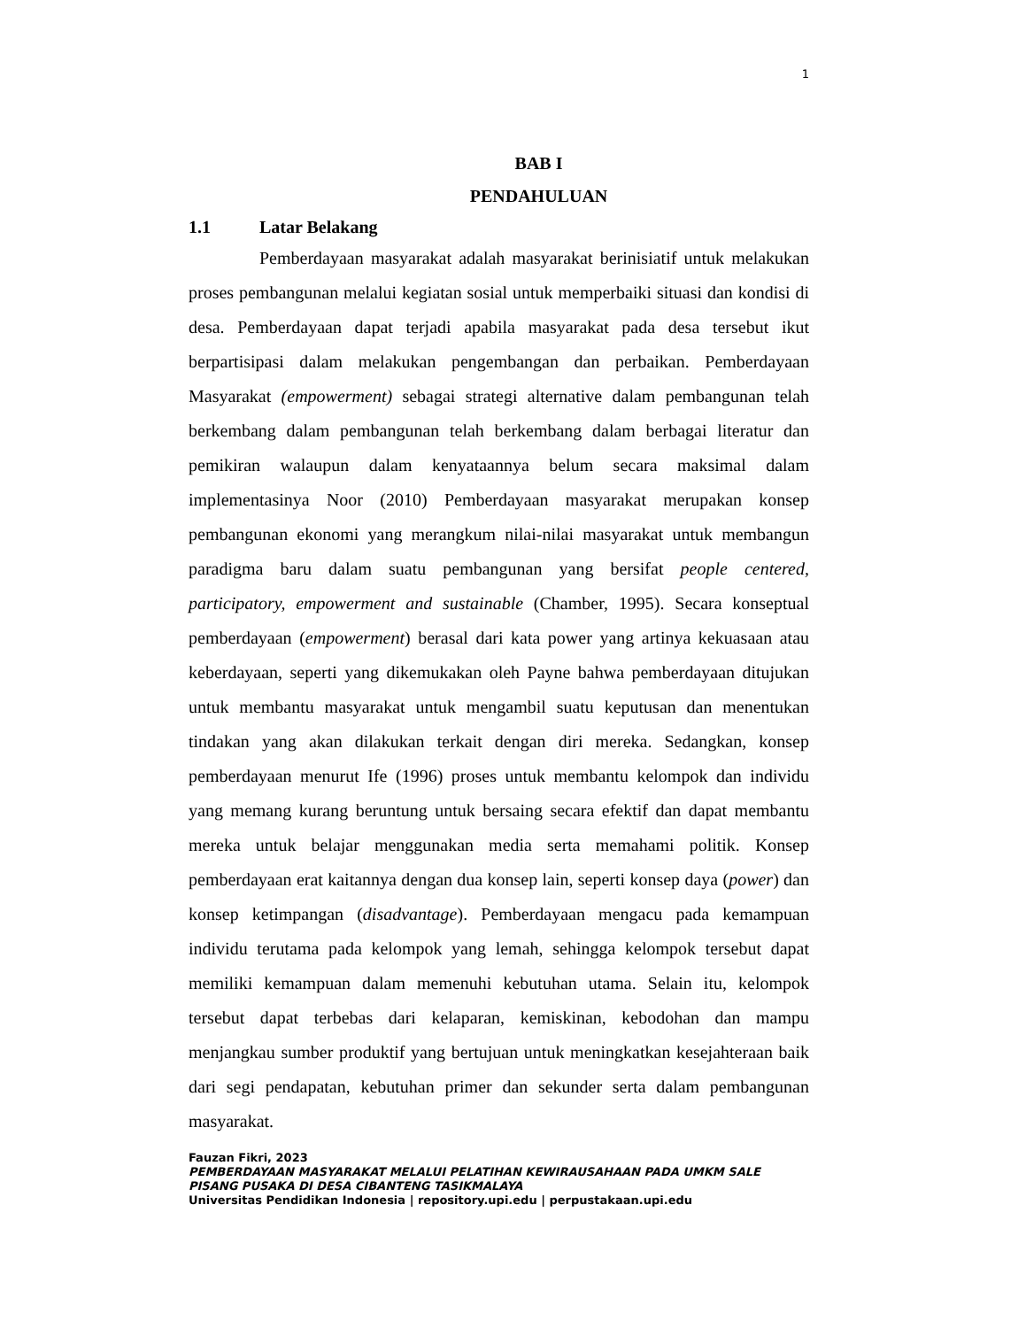1
BAB I
PENDAHULUAN
1.1 Latar Belakang
Pemberdayaan masyarakat adalah masyarakat berinisiatif untuk melakukan proses pembangunan melalui kegiatan sosial untuk memperbaiki situasi dan kondisi di desa. Pemberdayaan dapat terjadi apabila masyarakat pada desa tersebut ikut berpartisipasi dalam melakukan pengembangan dan perbaikan. Pemberdayaan Masyarakat (empowerment) sebagai strategi alternative dalam pembangunan telah berkembang dalam pembangunan telah berkembang dalam berbagai literatur dan pemikiran walaupun dalam kenyataannya belum secara maksimal dalam implementasinya Noor (2010) Pemberdayaan masyarakat merupakan konsep pembangunan ekonomi yang merangkum nilai-nilai masyarakat untuk membangun paradigma baru dalam suatu pembangunan yang bersifat people centered, participatory, empowerment and sustainable (Chamber, 1995). Secara konseptual pemberdayaan (empowerment) berasal dari kata power yang artinya kekuasaan atau keberdayaan, seperti yang dikemukakan oleh Payne bahwa pemberdayaan ditujukan untuk membantu masyarakat untuk mengambil suatu keputusan dan menentukan tindakan yang akan dilakukan terkait dengan diri mereka. Sedangkan, konsep pemberdayaan menurut Ife (1996) proses untuk membantu kelompok dan individu yang memang kurang beruntung untuk bersaing secara efektif dan dapat membantu mereka untuk belajar menggunakan media serta memahami politik. Konsep pemberdayaan erat kaitannya dengan dua konsep lain, seperti konsep daya (power) dan konsep ketimpangan (disadvantage). Pemberdayaan mengacu pada kemampuan individu terutama pada kelompok yang lemah, sehingga kelompok tersebut dapat memiliki kemampuan dalam memenuhi kebutuhan utama. Selain itu, kelompok tersebut dapat terbebas dari kelaparan, kemiskinan, kebodohan dan mampu menjangkau sumber produktif yang bertujuan untuk meningkatkan kesejahteraan baik dari segi pendapatan, kebutuhan primer dan sekunder serta dalam pembangunan masyarakat.
Fauzan Fikri, 2023
PEMBERDAYAAN MASYARAKAT MELALUI PELATIHAN KEWIRAUSAHAAN PADA UMKM SALE PISANG PUSAKA DI DESA CIBANTENG TASIKMALAYA
Universitas Pendidikan Indonesia | repository.upi.edu | perpustakaan.upi.edu